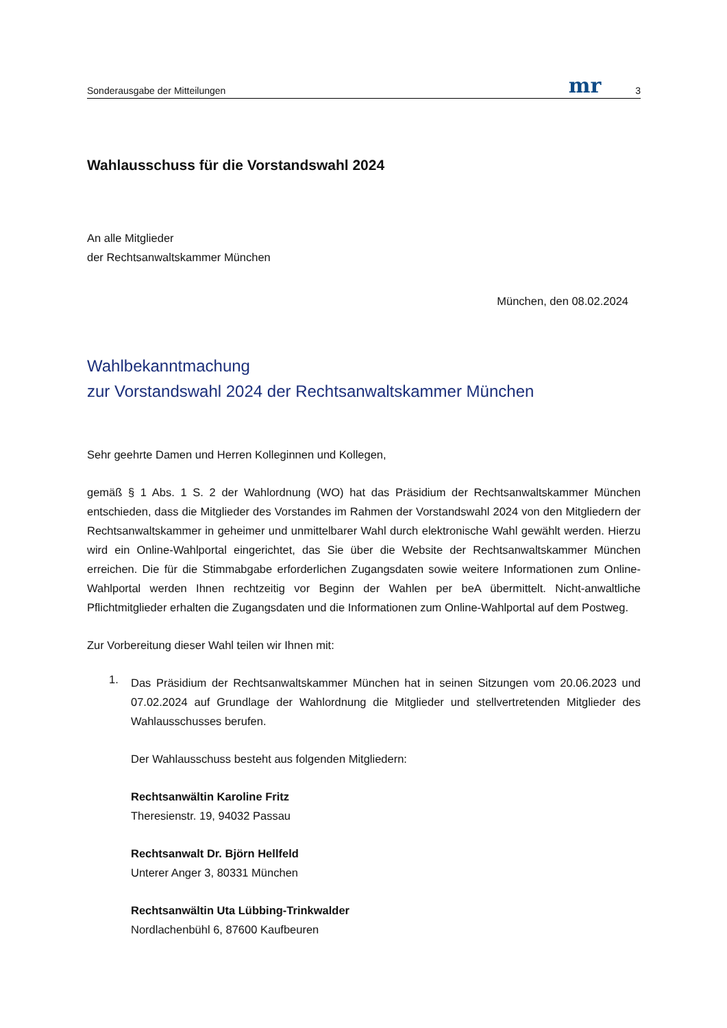Sonderausgabe der Mitteilungen mr 3
Wahlausschuss für die Vorstandswahl 2024
An alle Mitglieder
der Rechtsanwaltskammer München
München, den 08.02.2024
Wahlbekanntmachung
zur Vorstandswahl 2024 der Rechtsanwaltskammer München
Sehr geehrte Damen und Herren Kolleginnen und Kollegen,
gemäß § 1 Abs. 1 S. 2 der Wahlordnung (WO) hat das Präsidium der Rechtsanwaltskammer München entschieden, dass die Mitglieder des Vorstandes im Rahmen der Vorstandswahl 2024 von den Mitgliedern der Rechtsanwaltskammer in geheimer und unmittelbarer Wahl durch elektronische Wahl gewählt werden. Hierzu wird ein Online-Wahlportal eingerichtet, das Sie über die Website der Rechtsanwaltskammer München erreichen. Die für die Stimmabgabe erforderlichen Zugangsdaten sowie weitere Informationen zum Online-Wahlportal werden Ihnen rechtzeitig vor Beginn der Wahlen per beA übermittelt. Nicht-anwaltliche Pflichtmitglieder erhalten die Zugangsdaten und die Informationen zum Online-Wahlportal auf dem Postweg.
Zur Vorbereitung dieser Wahl teilen wir Ihnen mit:
1.
Das Präsidium der Rechtsanwaltskammer München hat in seinen Sitzungen vom 20.06.2023 und 07.02.2024 auf Grundlage der Wahlordnung die Mitglieder und stellvertretenden Mitglieder des Wahlausschusses berufen.
Der Wahlausschuss besteht aus folgenden Mitgliedern:
Rechtsanwältin Karoline Fritz
Theresienstr. 19, 94032 Passau
Rechtsanwalt Dr. Björn Hellfeld
Unterer Anger 3, 80331 München
Rechtsanwältin Uta Lübbing-Trinkwalder
Nordlachenbühl 6, 87600 Kaufbeuren